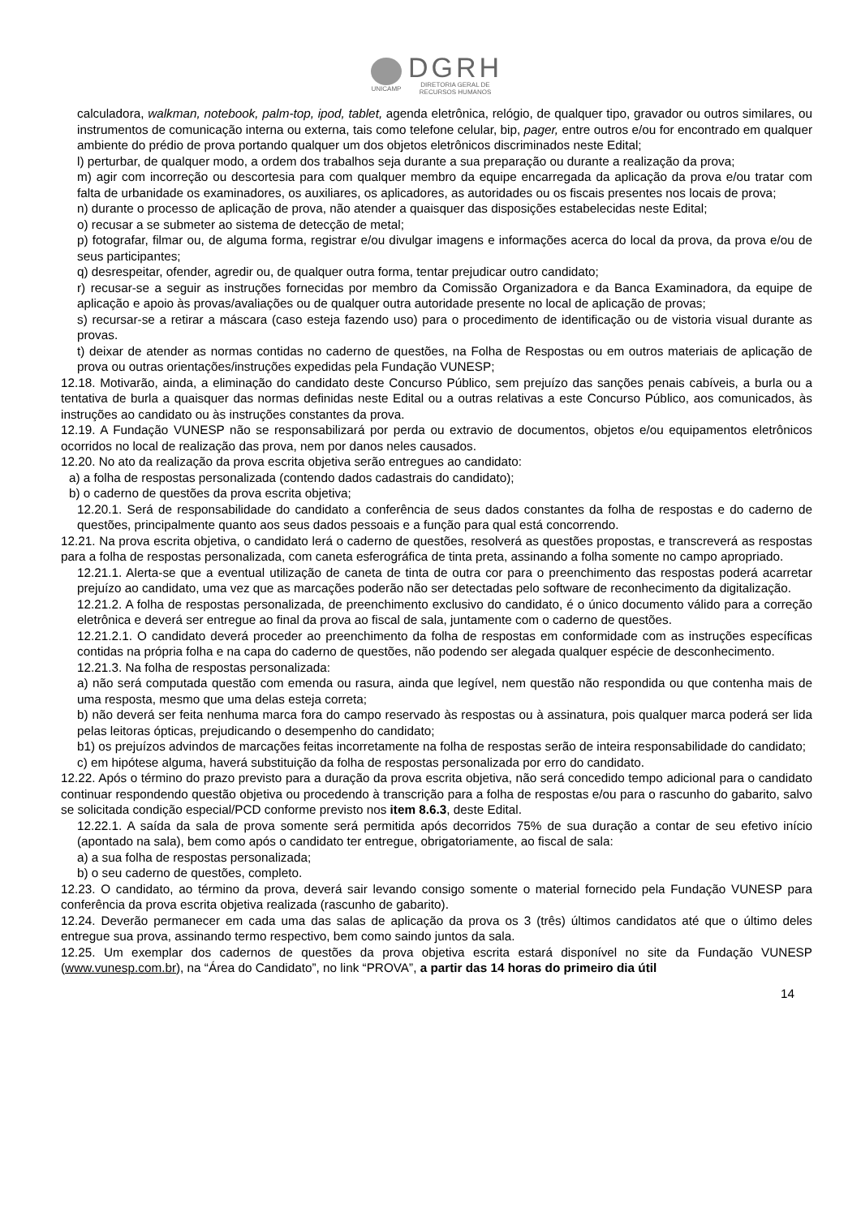UNICAMP
DGRH
DIRETORIA GERAL DE
RECURSOS HUMANOS
calculadora, walkman, notebook, palm-top, ipod, tablet, agenda eletrônica, relógio, de qualquer tipo, gravador ou outros similares, ou instrumentos de comunicação interna ou externa, tais como telefone celular, bip, pager, entre outros e/ou for encontrado em qualquer ambiente do prédio de prova portando qualquer um dos objetos eletrônicos discriminados neste Edital;
l) perturbar, de qualquer modo, a ordem dos trabalhos seja durante a sua preparação ou durante a realização da prova;
m) agir com incorreção ou descortesia para com qualquer membro da equipe encarregada da aplicação da prova e/ou tratar com falta de urbanidade os examinadores, os auxiliares, os aplicadores, as autoridades ou os fiscais presentes nos locais de prova;
n) durante o processo de aplicação de prova, não atender a quaisquer das disposições estabelecidas neste Edital;
o) recusar a se submeter ao sistema de detecção de metal;
p) fotografar, filmar ou, de alguma forma, registrar e/ou divulgar imagens e informações acerca do local da prova, da prova e/ou de seus participantes;
q) desrespeitar, ofender, agredir ou, de qualquer outra forma, tentar prejudicar outro candidato;
r) recusar-se a seguir as instruções fornecidas por membro da Comissão Organizadora e da Banca Examinadora, da equipe de aplicação e apoio às provas/avaliações ou de qualquer outra autoridade presente no local de aplicação de provas;
s) recursar-se a retirar a máscara (caso esteja fazendo uso) para o procedimento de identificação ou de vistoria visual durante as provas.
t) deixar de atender as normas contidas no caderno de questões, na Folha de Respostas ou em outros materiais de aplicação de prova ou outras orientações/instruções expedidas pela Fundação VUNESP;
12.18. Motivarão, ainda, a eliminação do candidato deste Concurso Público, sem prejuízo das sanções penais cabíveis, a burla ou a tentativa de burla a quaisquer das normas definidas neste Edital ou a outras relativas a este Concurso Público, aos comunicados, às instruções ao candidato ou às instruções constantes da prova.
12.19. A Fundação VUNESP não se responsabilizará por perda ou extravio de documentos, objetos e/ou equipamentos eletrônicos ocorridos no local de realização das prova, nem por danos neles causados.
12.20. No ato da realização da prova escrita objetiva serão entregues ao candidato:
a) a folha de respostas personalizada (contendo dados cadastrais do candidato);
b) o caderno de questões da prova escrita objetiva;
12.20.1. Será de responsabilidade do candidato a conferência de seus dados constantes da folha de respostas e do caderno de questões, principalmente quanto aos seus dados pessoais e a função para qual está concorrendo.
12.21. Na prova escrita objetiva, o candidato lerá o caderno de questões, resolverá as questões propostas, e transcreverá as respostas para a folha de respostas personalizada, com caneta esferográfica de tinta preta, assinando a folha somente no campo apropriado.
12.21.1. Alerta-se que a eventual utilização de caneta de tinta de outra cor para o preenchimento das respostas poderá acarretar prejuízo ao candidato, uma vez que as marcações poderão não ser detectadas pelo software de reconhecimento da digitalização.
12.21.2. A folha de respostas personalizada, de preenchimento exclusivo do candidato, é o único documento válido para a correção eletrônica e deverá ser entregue ao final da prova ao fiscal de sala, juntamente com o caderno de questões.
12.21.2.1. O candidato deverá proceder ao preenchimento da folha de respostas em conformidade com as instruções específicas contidas na própria folha e na capa do caderno de questões, não podendo ser alegada qualquer espécie de desconhecimento.
12.21.3. Na folha de respostas personalizada:
a) não será computada questão com emenda ou rasura, ainda que legível, nem questão não respondida ou que contenha mais de uma resposta, mesmo que uma delas esteja correta;
b) não deverá ser feita nenhuma marca fora do campo reservado às respostas ou à assinatura, pois qualquer marca poderá ser lida pelas leitoras ópticas, prejudicando o desempenho do candidato;
b1) os prejuízos advindos de marcações feitas incorretamente na folha de respostas serão de inteira responsabilidade do candidato;
c) em hipótese alguma, haverá substituição da folha de respostas personalizada por erro do candidato.
12.22. Após o término do prazo previsto para a duração da prova escrita objetiva, não será concedido tempo adicional para o candidato continuar respondendo questão objetiva ou procedendo à transcrição para a folha de respostas e/ou para o rascunho do gabarito, salvo se solicitada condição especial/PCD conforme previsto nos item 8.6.3, deste Edital.
12.22.1. A saída da sala de prova somente será permitida após decorridos 75% de sua duração a contar de seu efetivo início (apontado na sala), bem como após o candidato ter entregue, obrigatoriamente, ao fiscal de sala:
a) a sua folha de respostas personalizada;
b) o seu caderno de questões, completo.
12.23. O candidato, ao término da prova, deverá sair levando consigo somente o material fornecido pela Fundação VUNESP para conferência da prova escrita objetiva realizada (rascunho de gabarito).
12.24. Deverão permanecer em cada uma das salas de aplicação da prova os 3 (três) últimos candidatos até que o último deles entregue sua prova, assinando termo respectivo, bem como saindo juntos da sala.
12.25. Um exemplar dos cadernos de questões da prova objetiva escrita estará disponível no site da Fundação VUNESP (www.vunesp.com.br), na “Área do Candidato”, no link “PROVA”, a partir das 14 horas do primeiro dia útil
14